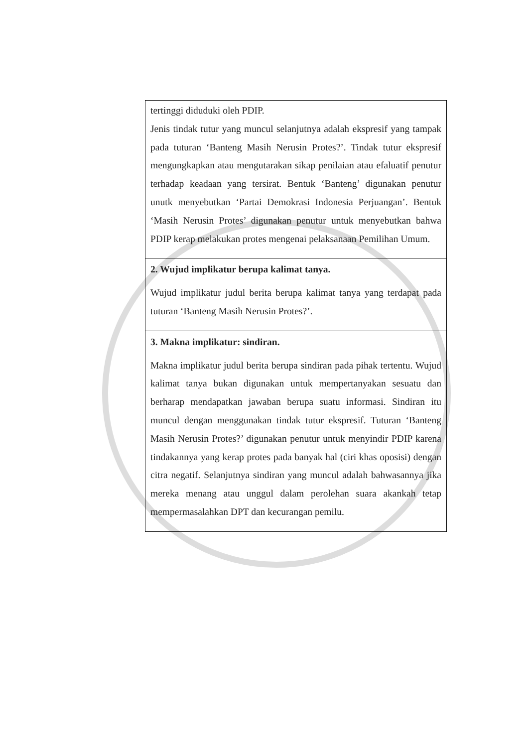| tertinggi diduduki oleh PDIP. Jenis tindak tutur yang muncul selanjutnya adalah ekspresif yang tampak pada tuturan ‘Banteng Masih Nerusin Protes?’. Tindak tutur ekspresif mengungkapkan atau mengutarakan sikap penilaian atau efaluatif penutur terhadap keadaan yang tersirat. Bentuk ‘Banteng’ digunakan penutur unutk menyebutkan ‘Partai Demokrasi Indonesia Perjuangan’. Bentuk ‘Masih Nerusin Protes’ digunakan penutur untuk menyebutkan bahwa PDIP kerap melakukan protes mengenai pelaksanaan Pemilihan Umum. |
| 2. Wujud implikatur berupa kalimat tanya. Wujud implikatur judul berita berupa kalimat tanya yang terdapat pada tuturan ‘Banteng Masih Nerusin Protes?’. |
| 3. Makna implikatur: sindiran. Makna implikatur judul berita berupa sindiran pada pihak tertentu. Wujud kalimat tanya bukan digunakan untuk mempertanyakan sesuatu dan berharap mendapatkan jawaban berupa suatu informasi. Sindiran itu muncul dengan menggunakan tindak tutur ekspresif. Tuturan ‘Banteng Masih Nerusin Protes?’ digunakan penutur untuk menyindir PDIP karena tindakannya yang kerap protes pada banyak hal (ciri khas oposisi) dengan citra negatif. Selanjutnya sindiran yang muncul adalah bahwasannya jika mereka menang atau unggul dalam perolehan suara akankah tetap mempermasalahkan DPT dan kecurangan pemilu. |